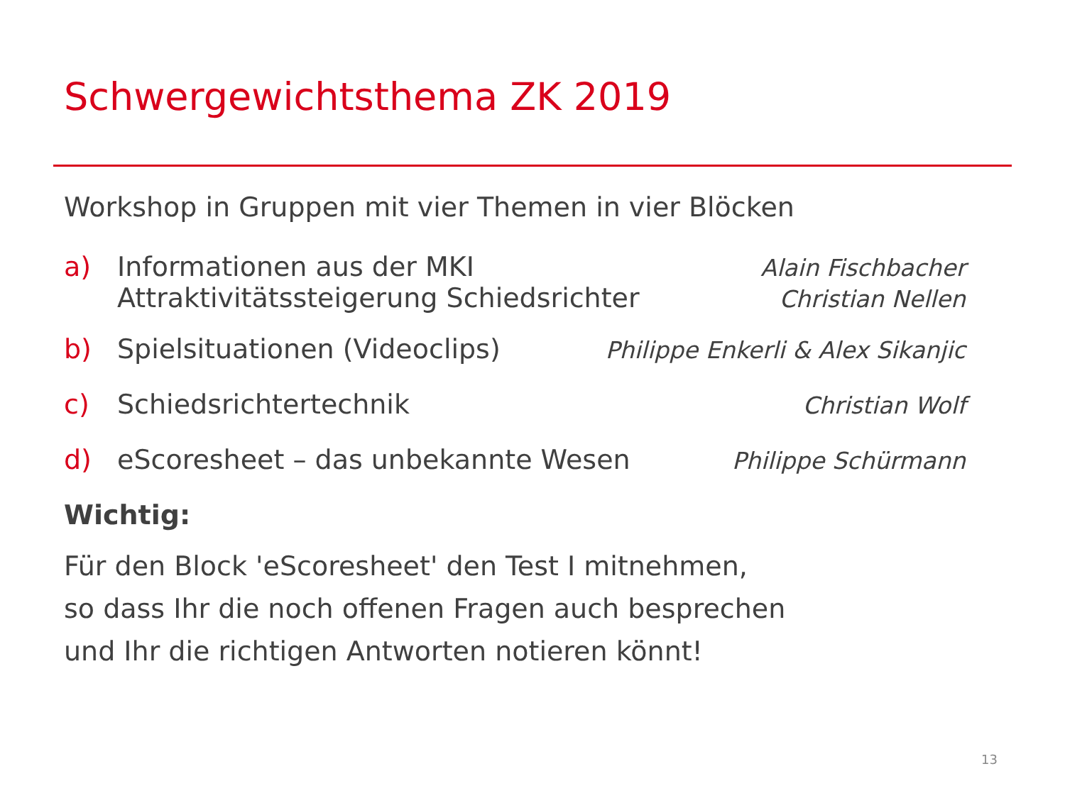Schwergewichtsthema ZK 2019
Workshop in Gruppen mit vier Themen in vier Blöcken
a) Informationen aus der MKI Alain Fischbacher
Attraktivitätssteigerung Schiedsrichter Christian Nellen
b) Spielsituationen (Videoclips) Philippe Enkerli & Alex Sikanjic
c) Schiedsrichtertechnik Christian Wolf
d) eScoresheet – das unbekannte Wesen Philippe Schürmann
Wichtig:
Für den Block 'eScoresheet' den Test I mitnehmen,
so dass Ihr die noch offenen Fragen auch besprechen
und Ihr die richtigen Antworten notieren könnt!
13